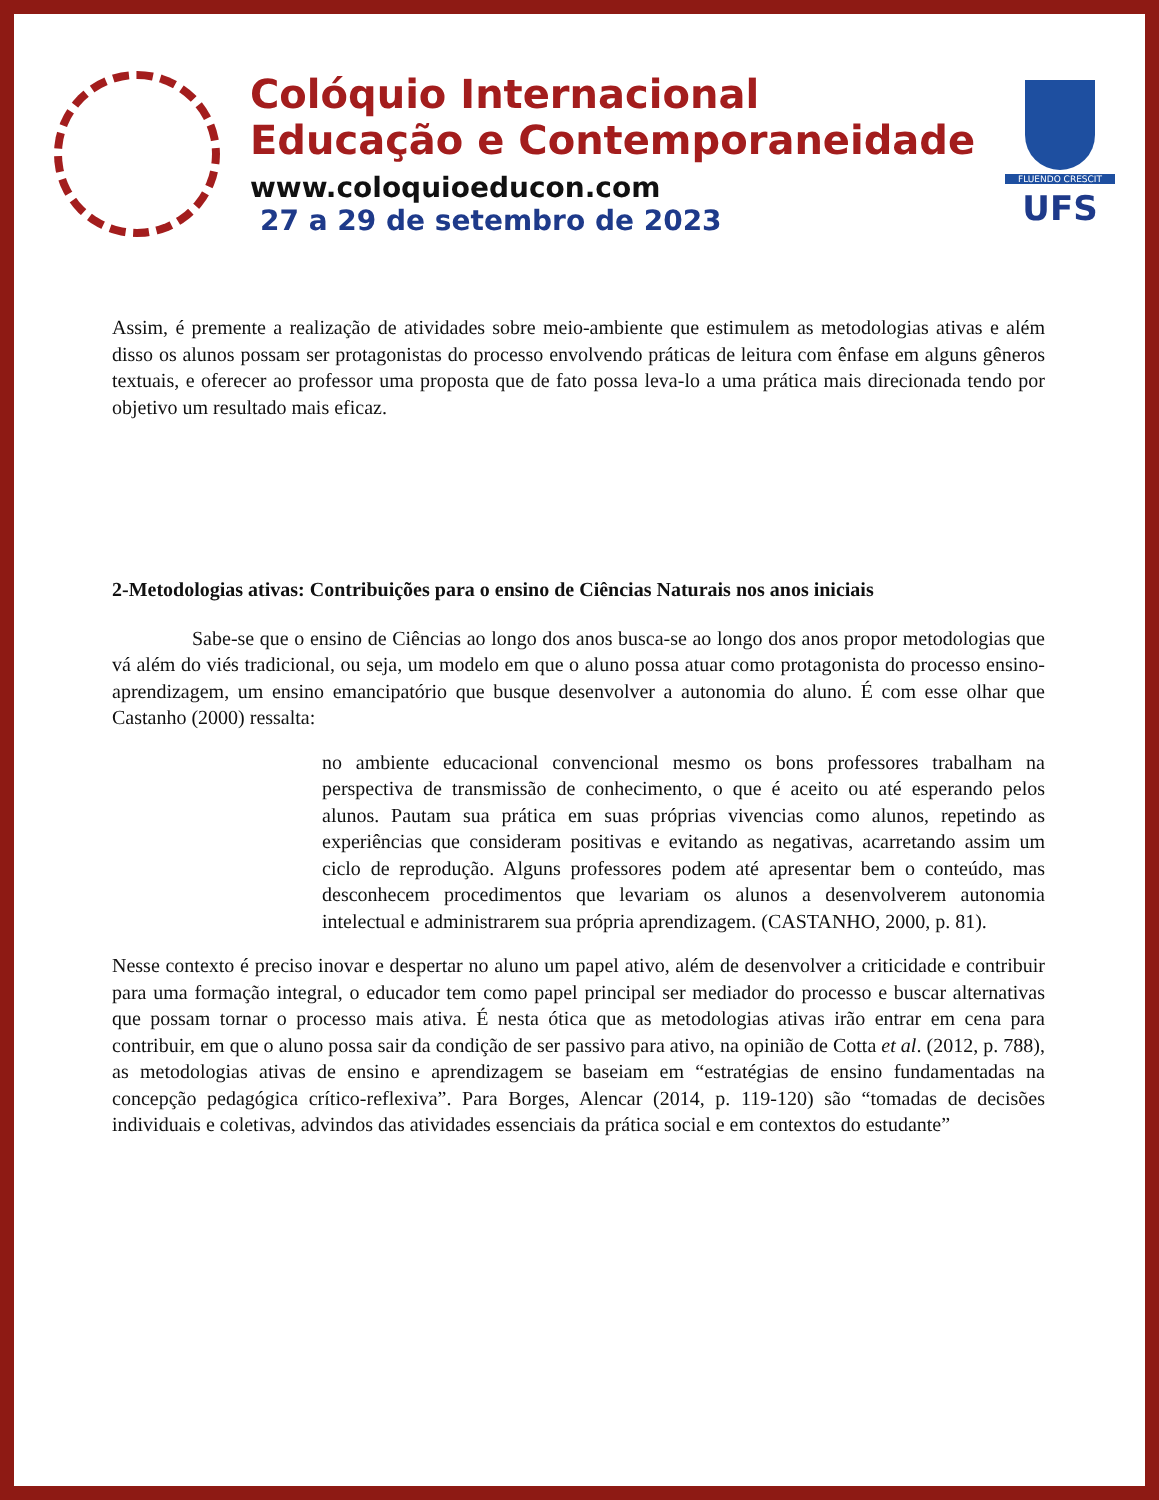Colóquio Internacional
Educação e Contemporaneidade
www.coloquioeducon.com
27 a 29 de setembro de 2023
FLUENDO CRESCIT
UFS
Assim, é premente a realização de atividades sobre meio-ambiente que estimulem as metodologias ativas e além disso os alunos possam ser protagonistas do processo envolvendo práticas de leitura com ênfase em alguns gêneros textuais, e oferecer ao professor uma proposta que de fato possa leva-lo a uma prática mais direcionada tendo por objetivo um resultado mais eficaz.
2-Metodologias ativas: Contribuições para o ensino de Ciências Naturais nos anos iniciais
Sabe-se que o ensino de Ciências ao longo dos anos busca-se ao longo dos anos propor metodologias que vá além do viés tradicional, ou seja, um modelo em que o aluno possa atuar como protagonista do processo ensino- aprendizagem, um ensino emancipatório que busque desenvolver a autonomia do aluno. É com esse olhar que Castanho (2000) ressalta:
no ambiente educacional convencional mesmo os bons professores trabalham na perspectiva de transmissão de conhecimento, o que é aceito ou até esperando pelos alunos. Pautam sua prática em suas próprias vivencias como alunos, repetindo as experiências que consideram positivas e evitando as negativas, acarretando assim um ciclo de reprodução. Alguns professores podem até apresentar bem o conteúdo, mas desconhecem procedimentos que levariam os alunos a desenvolverem autonomia intelectual e administrarem sua própria aprendizagem. (CASTANHO, 2000, p. 81).
Nesse contexto é preciso inovar e despertar no aluno um papel ativo, além de desenvolver a criticidade e contribuir para uma formação integral, o educador tem como papel principal ser mediador do processo e buscar alternativas que possam tornar o processo mais ativa. É nesta ótica que as metodologias ativas irão entrar em cena para contribuir, em que o aluno possa sair da condição de ser passivo para ativo, na opinião de Cotta et al. (2012, p. 788), as metodologias ativas de ensino e aprendizagem se baseiam em “estratégias de ensino fundamentadas na concepção pedagógica crítico-reflexiva”. Para Borges, Alencar (2014, p. 119-120) são “tomadas de decisões individuais e coletivas, advindos das atividades essenciais da prática social e em contextos do estudante”